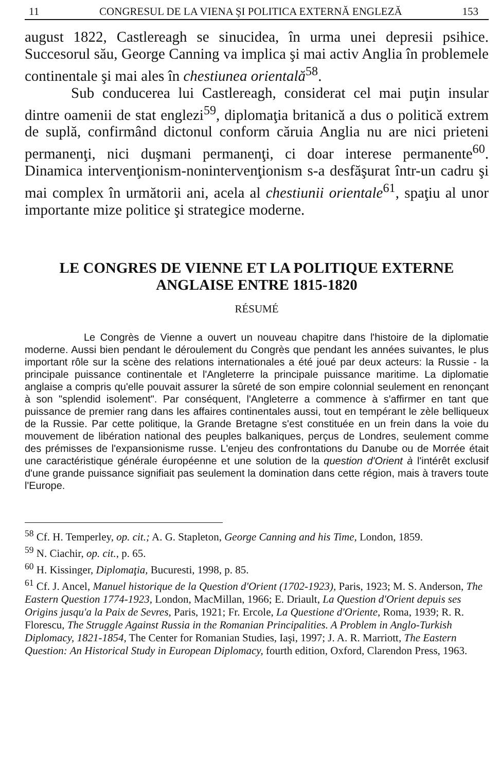11 CONGRESUL DE LA VIENA ŞI POLITICA EXTERNĂ ENGLEZĂ 153
august 1822, Castlereagh se sinucidea, în urma unei depresii psihice. Succesorul său, George Canning va implica şi mai activ Anglia în problemele continentale şi mai ales în chestiunea orientală<sup>58</sup>.
Sub conducerea lui Castlereagh, considerat cel mai puţin insular dintre oamenii de stat englezi<sup>59</sup>, diplomaţia britanică a dus o politică extrem de suplă, confirmând dictonul conform căruia Anglia nu are nici prieteni permanenţi, nici duşmani permanenţi, ci doar interese permanente<sup>60</sup>. Dinamica intervenţionism-nonintervenţionism s-a desfăşurat într-un cadru şi mai complex în următorii ani, acela al chestiunii orientale<sup>61</sup>, spaţiu al unor importante mize politice şi strategice moderne.
LE CONGRES DE VIENNE ET LA POLITIQUE EXTERNE
ANGLAISE ENTRE 1815-1820
RÉSUMÉ
Le Congrès de Vienne a ouvert un nouveau chapitre dans l'histoire de la diplomatie moderne. Aussi bien pendant le déroulement du Congrès que pendant les années suivantes, le plus important rôle sur la scène des relations internationales a été joué par deux acteurs: la Russie - la principale puissance continentale et l'Angleterre la principale puissance maritime. La diplomatie anglaise a compris qu'elle pouvait assurer la sûreté de son empire colonnial seulement en renonçant à son "splendid isolement". Par conséquent, l'Angleterre a commence à s'affirmer en tant que puissance de premier rang dans les affaires continentales aussi, tout en tempérant le zèle belliqueux de la Russie. Par cette politique, la Grande Bretagne s'est constituée en un frein dans la voie du mouvement de libération national des peuples balkaniques, perçus de Londres, seulement comme des prémisses de l'expansionisme russe. L'enjeu des confrontations du Danube ou de Morrée était une caractéristique générale éuropéenne et une solution de la question d'Orient à l'intérêt exclusif d'une grande puissance signifiait pas seulement la domination dans cette région, mais à travers toute l'Europe.
<sup>58</sup> Cf. H. Temperley, op. cit.; A. G. Stapleton, George Canning and his Time, London, 1859.
<sup>59</sup> N. Ciachir, op. cit., p. 65.
<sup>60</sup> H. Kissinger, Diplomaţia, Bucuresti, 1998, p. 85.
<sup>61</sup> Cf. J. Ancel, Manuel historique de la Question d'Orient (1702-1923), Paris, 1923; M. S. Anderson, The Eastern Question 1774-1923, London, MacMillan, 1966; E. Driault, La Question d'Orient depuis ses Origins jusqu'a la Paix de Sevres, Paris, 1921; Fr. Ercole, La Questione d'Oriente, Roma, 1939; R. R. Florescu, The Struggle Against Russia in the Romanian Principalities. A Problem in Anglo-Turkish Diplomacy, 1821-1854, The Center for Romanian Studies, Iaşi, 1997; J. A. R. Marriott, The Eastern Question: An Historical Study in European Diplomacy, fourth edition, Oxford, Clarendon Press, 1963.